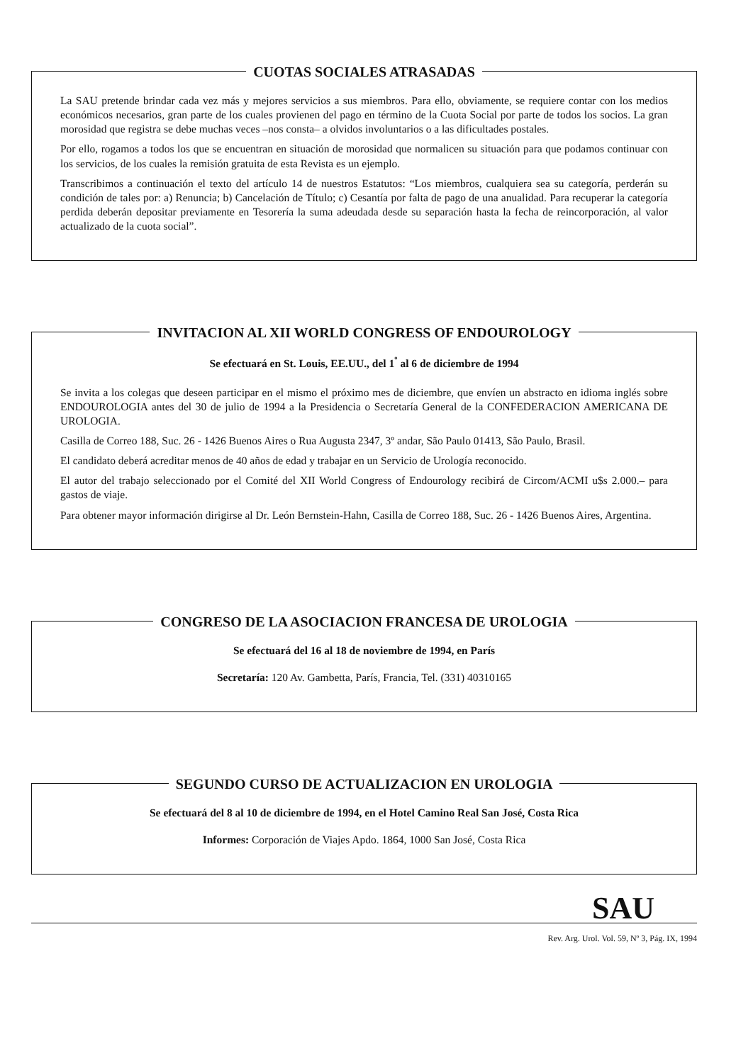CUOTAS SOCIALES ATRASADAS
La SAU pretende brindar cada vez más y mejores servicios a sus miembros. Para ello, obviamente, se requiere contar con los medios económicos necesarios, gran parte de los cuales provienen del pago en término de la Cuota Social por parte de todos los socios. La gran morosidad que registra se debe muchas veces –nos consta– a olvidos involuntarios o a las dificultades postales.
Por ello, rogamos a todos los que se encuentran en situación de morosidad que normalicen su situación para que podamos continuar con los servicios, de los cuales la remisión gratuita de esta Revista es un ejemplo.
Transcribimos a continuación el texto del artículo 14 de nuestros Estatutos: “Los miembros, cualquiera sea su categoría, perderán su condición de tales por: a) Renuncia; b) Cancelación de Título; c) Cesantía por falta de pago de una anualidad. Para recuperar la categoría perdida deberán depositar previamente en Tesorería la suma adeudada desde su separación hasta la fecha de reincorporación, al valor actualizado de la cuota social”.
INVITACION AL XII WORLD CONGRESS OF ENDOUROLOGY
Se efectuará en St. Louis, EE.UU., del 1<sup>º</sup> al 6 de diciembre de 1994
Se invita a los colegas que deseen participar en el mismo el próximo mes de diciembre, que envíen un abstracto en idioma inglés sobre ENDOUROLOGIA antes del 30 de julio de 1994 a la Presidencia o Secretaría General de la CONFEDERACION AMERICANA DE UROLOGIA.
Casilla de Correo 188, Suc. 26 - 1426 Buenos Aires o Rua Augusta 2347, 3º andar, São Paulo 01413, São Paulo, Brasil.
El candidato deberá acreditar menos de 40 años de edad y trabajar en un Servicio de Urología reconocido.
El autor del trabajo seleccionado por el Comité del XII World Congress of Endourology recibirá de Circom/ACMI u$s 2.000.– para gastos de viaje.
Para obtener mayor información dirigirse al Dr. León Bernstein-Hahn, Casilla de Correo 188, Suc. 26 - 1426 Buenos Aires, Argentina.
CONGRESO DE LA ASOCIACION FRANCESA DE UROLOGIA
Se efectuará del 16 al 18 de noviembre de 1994, en París
Secretaría: 120 Av. Gambetta, París, Francia, Tel. (331) 40310165
SEGUNDO CURSO DE ACTUALIZACION EN UROLOGIA
Se efectuará del 8 al 10 de diciembre de 1994, en el Hotel Camino Real San José, Costa Rica
Informes: Corporación de Viajes Apdo. 1864, 1000 San José, Costa Rica
SAU
Rev. Arg. Urol. Vol. 59, Nº 3, Pág. IX, 1994